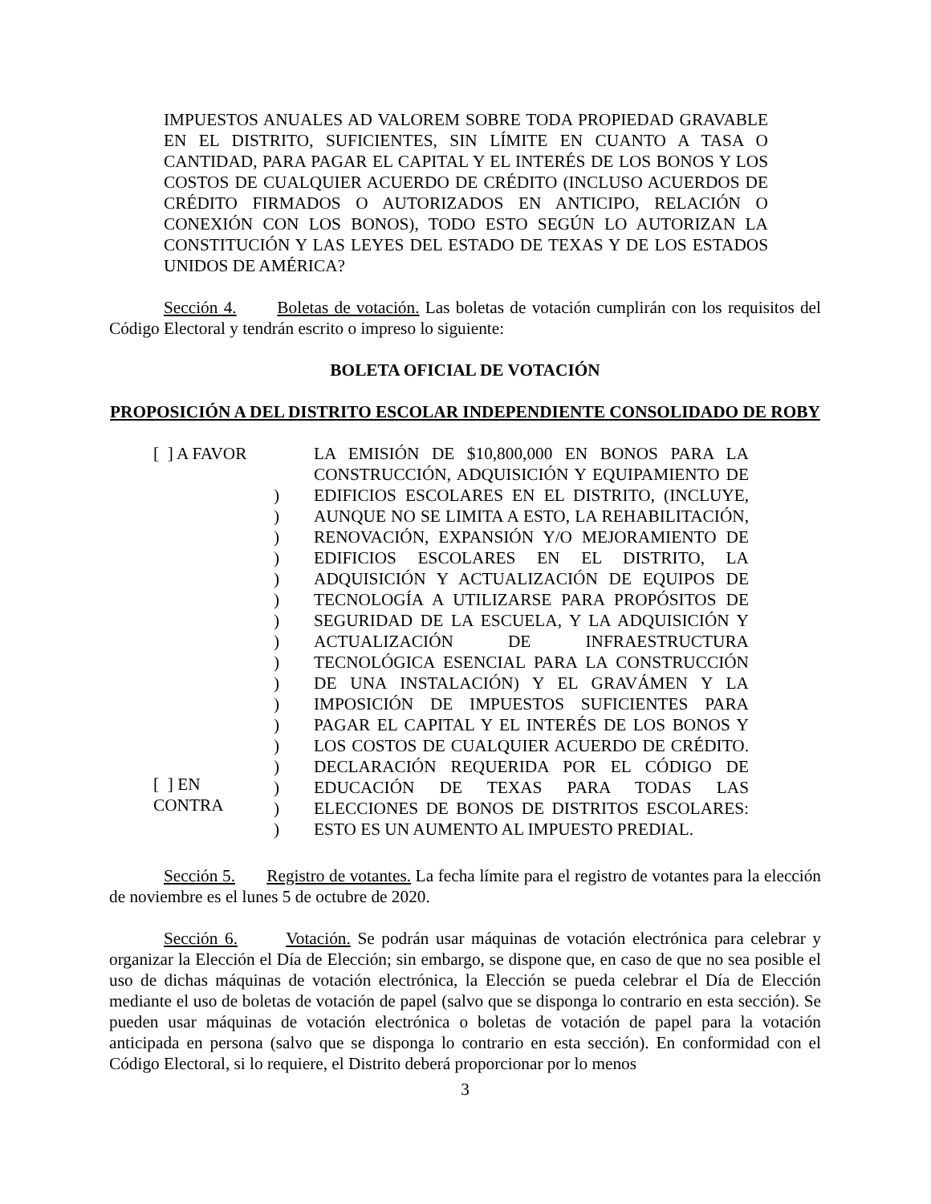IMPUESTOS ANUALES AD VALOREM SOBRE TODA PROPIEDAD GRAVABLE EN EL DISTRITO, SUFICIENTES, SIN LÍMITE EN CUANTO A TASA O CANTIDAD, PARA PAGAR EL CAPITAL Y EL INTERÉS DE LOS BONOS Y LOS COSTOS DE CUALQUIER ACUERDO DE CRÉDITO (INCLUSO ACUERDOS DE CRÉDITO FIRMADOS O AUTORIZADOS EN ANTICIPO, RELACIÓN O CONEXIÓN CON LOS BONOS), TODO ESTO SEGÚN LO AUTORIZAN LA CONSTITUCIÓN Y LAS LEYES DEL ESTADO DE TEXAS Y DE LOS ESTADOS UNIDOS DE AMÉRICA?
Sección 4. Boletas de votación. Las boletas de votación cumplirán con los requisitos del Código Electoral y tendrán escrito o impreso lo siguiente:
BOLETA OFICIAL DE VOTACIÓN
PROPOSICIÓN A DEL DISTRITO ESCOLAR INDEPENDIENTE CONSOLIDADO DE ROBY
[ ] A FAVOR
[ ] EN
CONTRA
)
)
)
)
)
)
)
)
)
)
)
)
)
)
)
)
)
LA EMISIÓN DE $10,800,000 EN BONOS PARA LA CONSTRUCCIÓN, ADQUISICIÓN Y EQUIPAMIENTO DE EDIFICIOS ESCOLARES EN EL DISTRITO, (INCLUYE, AUNQUE NO SE LIMITA A ESTO, LA REHABILITACIÓN, RENOVACIÓN, EXPANSIÓN Y/O MEJORAMIENTO DE EDIFICIOS ESCOLARES EN EL DISTRITO, LA ADQUISICIÓN Y ACTUALIZACIÓN DE EQUIPOS DE TECNOLOGÍA A UTILIZARSE PARA PROPÓSITOS DE SEGURIDAD DE LA ESCUELA, Y LA ADQUISICIÓN Y ACTUALIZACIÓN DE INFRAESTRUCTURA TECNOLÓGICA ESENCIAL PARA LA CONSTRUCCIÓN DE UNA INSTALACIÓN) Y EL GRAVÁMEN Y LA IMPOSICIÓN DE IMPUESTOS SUFICIENTES PARA PAGAR EL CAPITAL Y EL INTERÉS DE LOS BONOS Y LOS COSTOS DE CUALQUIER ACUERDO DE CRÉDITO. DECLARACIÓN REQUERIDA POR EL CÓDIGO DE EDUCACIÓN DE TEXAS PARA TODAS LAS ELECCIONES DE BONOS DE DISTRITOS ESCOLARES: ESTO ES UN AUMENTO AL IMPUESTO PREDIAL.
Sección 5. Registro de votantes. La fecha límite para el registro de votantes para la elección de noviembre es el lunes 5 de octubre de 2020.
Sección 6. Votación. Se podrán usar máquinas de votación electrónica para celebrar y organizar la Elección el Día de Elección; sin embargo, se dispone que, en caso de que no sea posible el uso de dichas máquinas de votación electrónica, la Elección se pueda celebrar el Día de Elección mediante el uso de boletas de votación de papel (salvo que se disponga lo contrario en esta sección). Se pueden usar máquinas de votación electrónica o boletas de votación de papel para la votación anticipada en persona (salvo que se disponga lo contrario en esta sección). En conformidad con el Código Electoral, si lo requiere, el Distrito deberá proporcionar por lo menos
3